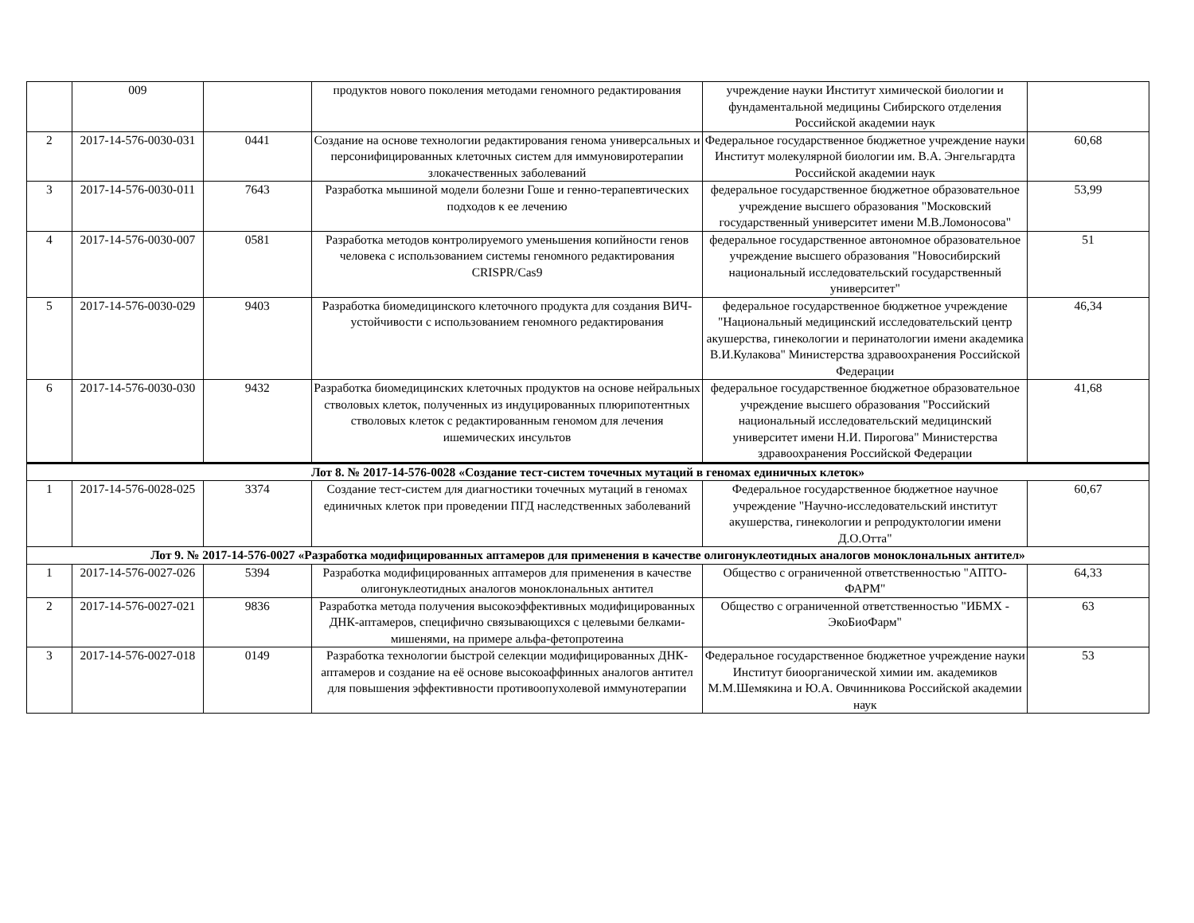| | 009 | | продуктов нового поколения методами геномного редактирования | учреждение науки Институт химической биологии и фундаментальной медицины Сибирского отделения Российской академии наук | |
| 2 | 2017-14-576-0030-031 | 0441 | Создание на основе технологии редактирования генома универсальных и персонифицированных клеточных систем для иммуновиротерапии злокачественных заболеваний | Федеральное государственное бюджетное учреждение науки Институт молекулярной биологии им. В.А. Энгельгардта Российской академии наук | 60,68 |
| 3 | 2017-14-576-0030-011 | 7643 | Разработка мышиной модели болезни Гоше и генно-терапевтических подходов к ее лечению | федеральное государственное бюджетное образовательное учреждение высшего образования "Московский государственный университет имени М.В.Ломоносова" | 53,99 |
| 4 | 2017-14-576-0030-007 | 0581 | Разработка методов контролируемого уменьшения копийности генов человека с использованием системы геномного редактирования CRISPR/Cas9 | федеральное государственное автономное образовательное учреждение высшего образования "Новосибирский национальный исследовательский государственный университет" | 51 |
| 5 | 2017-14-576-0030-029 | 9403 | Разработка биомедицинского клеточного продукта для создания ВИЧ-устойчивости с использованием геномного редактирования | федеральное государственное бюджетное учреждение "Национальный медицинский исследовательский центр акушерства, гинекологии и перинатологии имени академика В.И.Кулакова" Министерства здравоохранения Российской Федерации | 46,34 |
| 6 | 2017-14-576-0030-030 | 9432 | Разработка биомедицинских клеточных продуктов на основе нейральных стволовых клеток, полученных из индуцированных плюрипотентных стволовых клеток с редактированным геномом для лечения ишемических инсультов | федеральное государственное бюджетное образовательное учреждение высшего образования "Российский национальный исследовательский медицинский университет имени Н.И. Пирогова" Министерства здравоохранения Российской Федерации | 41,68 |
| Лот 8. № 2017-14-576-0028 «Создание тест-систем точечных мутаций в геномах единичных клеток» | | | | | |
| 1 | 2017-14-576-0028-025 | 3374 | Создание тест-систем для диагностики точечных мутаций в геномах единичных клеток при проведении ПГД наследственных заболеваний | Федеральное государственное бюджетное научное учреждение "Научно-исследовательский институт акушерства, гинекологии и репродуктологии имени Д.О.Отта" | 60,67 |
| Лот 9. № 2017-14-576-0027 «Разработка модифицированных аптамеров для применения в качестве олигонуклеотидных аналогов моноклональных антител» | | | | | |
| 1 | 2017-14-576-0027-026 | 5394 | Разработка модифицированных аптамеров для применения в качестве олигонуклеотидных аналогов моноклональных антител | Общество с ограниченной ответственностью "АПТО-ФАРМ" | 64,33 |
| 2 | 2017-14-576-0027-021 | 9836 | Разработка метода получения высокоэффективных модифицированных ДНК-аптамеров, специфично связывающихся с целевыми белками-мишенями, на примере альфа-фетопротеина | Общество с ограниченной ответственностью "ИБМХ - ЭкоБиоФарм" | 63 |
| 3 | 2017-14-576-0027-018 | 0149 | Разработка технологии быстрой селекции модифицированных ДНК-аптамеров и создание на её основе высокоаффинных аналогов антител для повышения эффективности противоопухолевой иммунотерапии | Федеральное государственное бюджетное учреждение науки Институт биоорганической химии им. академиков М.М.Шемякина и Ю.А. Овчинникова Российской академии наук | 53 |